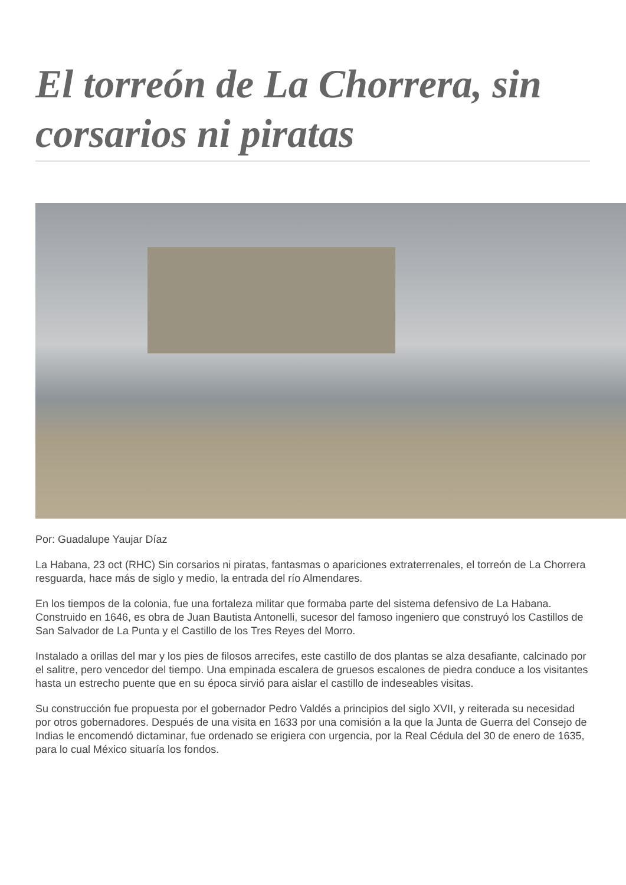El torreón de La Chorrera, sin corsarios ni piratas
Por: Guadalupe Yaujar Díaz
La Habana, 23 oct (RHC) Sin corsarios ni piratas, fantasmas o apariciones extraterrenales, el torreón de La Chorrera resguarda, hace más de siglo y medio, la entrada del río Almendares.
En los tiempos de la colonia, fue una fortaleza militar que formaba parte del sistema defensivo de La Habana. Construido en 1646, es obra de Juan Bautista Antonelli, sucesor del famoso ingeniero que construyó los Castillos de San Salvador de La Punta y el Castillo de los Tres Reyes del Morro.
Instalado a orillas del mar y los pies de filosos arrecifes, este castillo de dos plantas se alza desafiante, calcinado por el salitre, pero vencedor del tiempo. Una empinada escalera de gruesos escalones de piedra conduce a los visitantes hasta un estrecho puente que en su época sirvió para aislar el castillo de indeseables visitas.
Su construcción fue propuesta por el gobernador Pedro Valdés a principios del siglo XVII, y reiterada su necesidad por otros gobernadores. Después de una visita en 1633 por una comisión a la que la Junta de Guerra del Consejo de Indias le encomendó dictaminar, fue ordenado se erigiera con urgencia, por la Real Cédula del 30 de enero de 1635, para lo cual México situaría los fondos.